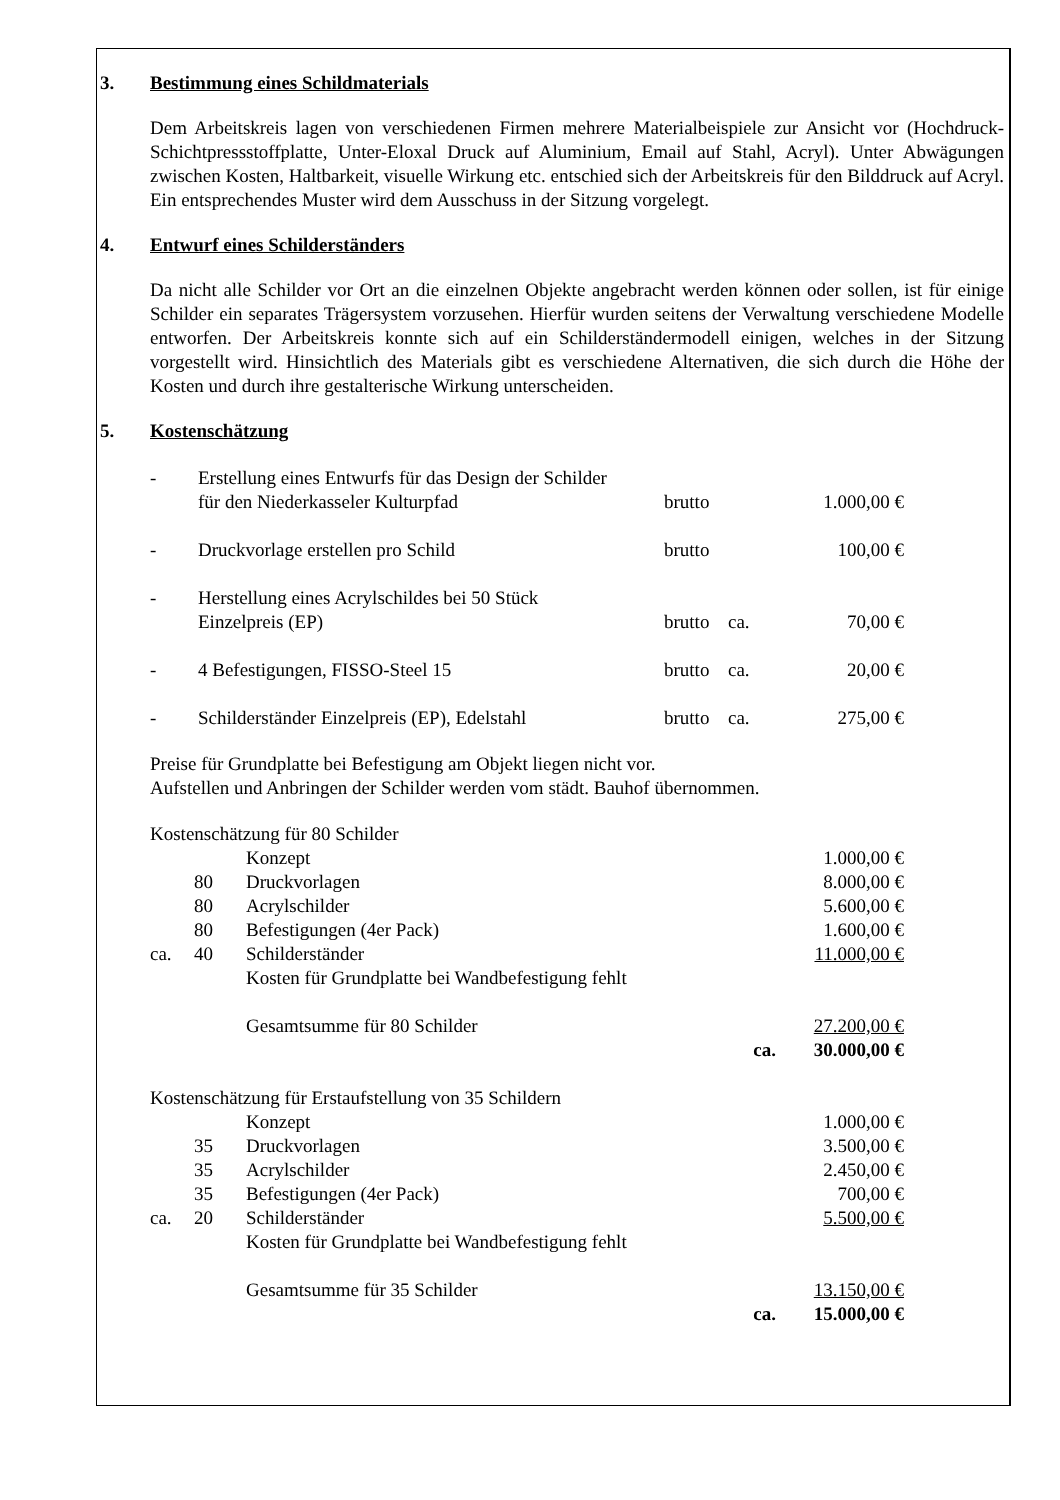3. Bestimmung eines Schildmaterials
Dem Arbeitskreis lagen von verschiedenen Firmen mehrere Materialbeispiele zur Ansicht vor (Hochdruck-Schichtpressstoffplatte, Unter-Eloxal Druck auf Aluminium, Email auf Stahl, Acryl). Unter Abwägungen zwischen Kosten, Haltbarkeit, visuelle Wirkung etc. entschied sich der Arbeitskreis für den Bilddruck auf Acryl. Ein entsprechendes Muster wird dem Ausschuss in der Sitzung vorgelegt.
4. Entwurf eines Schilderständers
Da nicht alle Schilder vor Ort an die einzelnen Objekte angebracht werden können oder sollen, ist für einige Schilder ein separates Trägersystem vorzusehen. Hierfür wurden seitens der Verwaltung verschiedene Modelle entworfen. Der Arbeitskreis konnte sich auf ein Schilderständermodell einigen, welches in der Sitzung vorgestellt wird. Hinsichtlich des Materials gibt es verschiedene Alternativen, die sich durch die Höhe der Kosten und durch ihre gestalterische Wirkung unterscheiden.
5. Kostenschätzung
| - | Erstellung eines Entwurfs für das Design der Schilder für den Niederkasseler Kulturpfad | brutto | | 1.000,00 € |
| - | Druckvorlage erstellen pro Schild | brutto | | 100,00 € |
| - | Herstellung eines Acrylschildes bei 50 Stück Einzelpreis (EP) | brutto | ca. | 70,00 € |
| - | 4 Befestigungen, FISSO-Steel 15 | brutto | ca. | 20,00 € |
| - | Schilderständer Einzelpreis (EP), Edelstahl | brutto | ca. | 275,00 € |
Preise für Grundplatte bei Befestigung am Objekt liegen nicht vor.
Aufstellen und Anbringen der Schilder werden vom städt. Bauhof übernommen.
| Kostenschätzung für 80 Schilder | | | |
| | | Konzept | 1.000,00 € |
| | 80 | Druckvorlagen | 8.000,00 € |
| | 80 | Acrylschilder | 5.600,00 € |
| | 80 | Befestigungen (4er Pack) | 1.600,00 € |
| ca. | 40 | Schilderständer | 11.000,00 € |
| | | Kosten für Grundplatte bei Wandbefestigung fehlt | |
| | | Gesamtsumme für 80 Schilder | 27.200,00 € |
| | | ca. | 30.000,00 € |
| Kostenschätzung für Erstaufstellung von 35 Schildern | | | |
| | | Konzept | 1.000,00 € |
| | 35 | Druckvorlagen | 3.500,00 € |
| | 35 | Acrylschilder | 2.450,00 € |
| | 35 | Befestigungen (4er Pack) | 700,00 € |
| ca. | 20 | Schilderständer | 5.500,00 € |
| | | Kosten für Grundplatte bei Wandbefestigung fehlt | |
| | | Gesamtsumme für 35 Schilder | 13.150,00 € |
| | | ca. | 15.000,00 € |